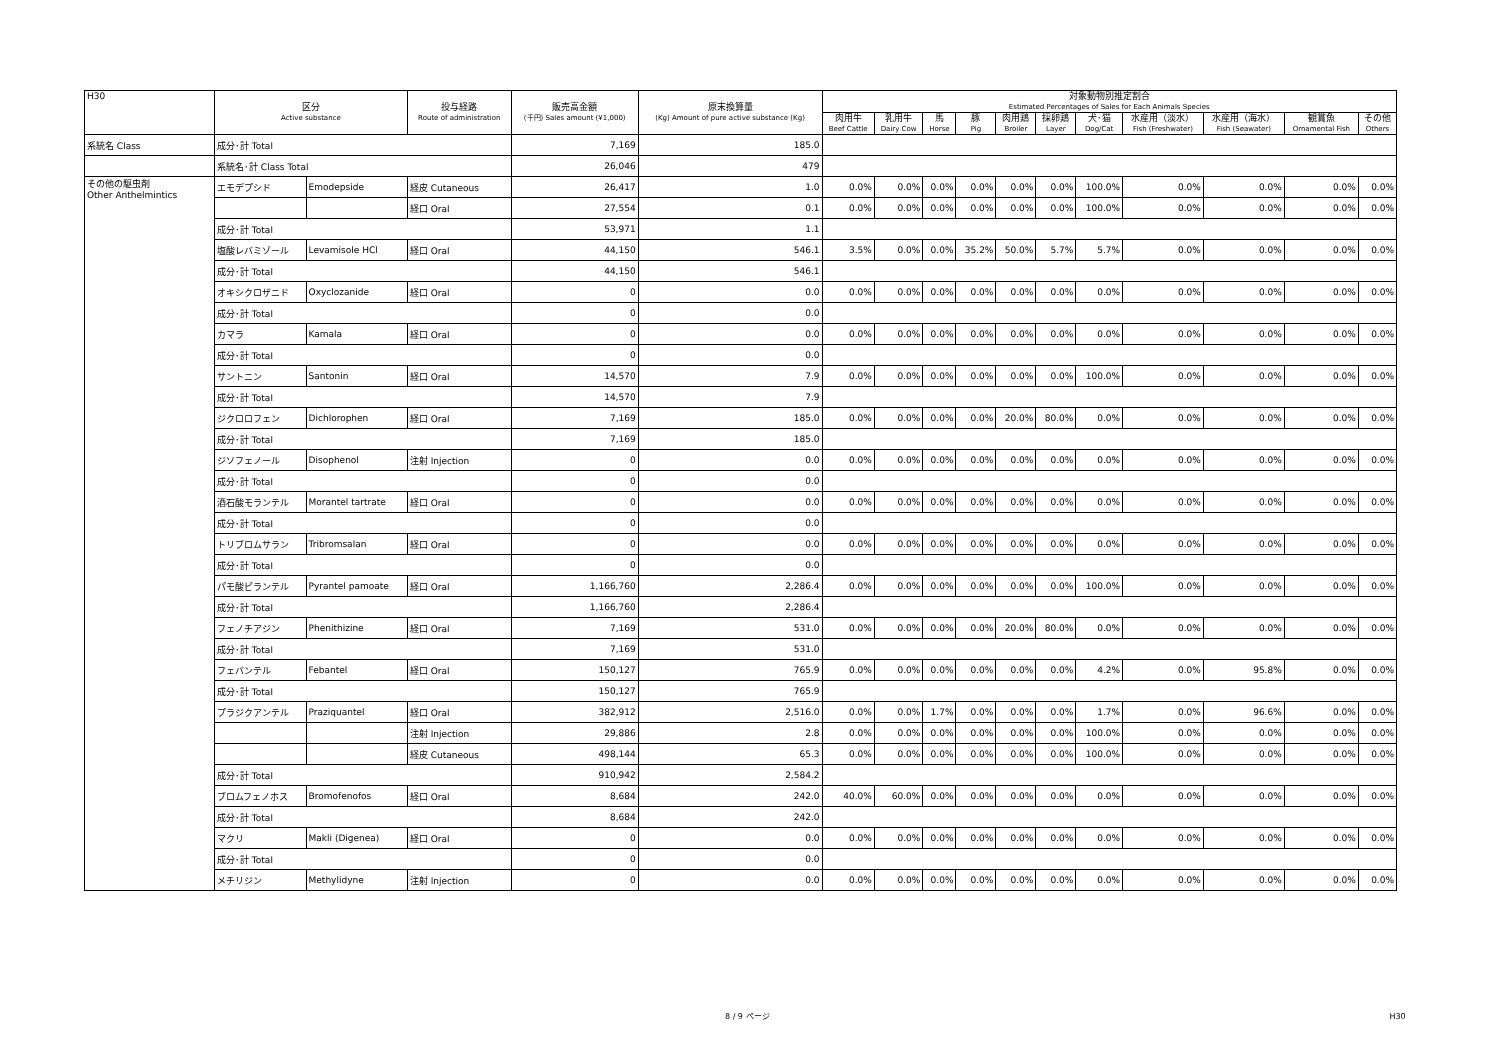| H30 | 区分 Active substance | | 投与経路 Route of administration | 販売高金額 (千円) Sales amount (¥1,000) | 原末換算量 (Kg) Amount of pure active substance (Kg) | 対象動物別推定割合 Estimated Percentages of Sales for Each Animals Species | | | | | | | | | | |
| --- | --- | --- | --- | --- | --- | --- | --- | --- | --- | --- | --- | --- | --- | --- | --- | --- |
| | | | | | | 肉用牛 Beef Cattle | 乳用牛 Dairy Cow | 馬 Horse | 豚 Pig | 肉用鶏 Broiler | 採卵鶏 Layer | 犬･猫 Dog/Cat | 水産用（淡水） Fish (Freshwater) | 水産用（海水） Fish (Seawater) | 観賞魚 Ornamental Fish | その他 Others |
| 系統名 Class | 成分･計 Total | | | 7,169 | 185.0 | | | | | | | | | | | |
| | 系統名･計 Class Total | | | 26,046 | 479 | | | | | | | | | | | |
| その他の駆虫剤 Other Anthelmintics | エモデプシド | Emodepside | 経皮 Cutaneous | 26,417 | 1.0 | 0.0% | 0.0% | 0.0% | 0.0% | 0.0% | 0.0% | 100.0% | 0.0% | 0.0% | 0.0% | 0.0% |
| | | | 経口 Oral | 27,554 | 0.1 | 0.0% | 0.0% | 0.0% | 0.0% | 0.0% | 0.0% | 100.0% | 0.0% | 0.0% | 0.0% | 0.0% |
| | 成分･計 Total | | | 53,971 | 1.1 | | | | | | | | | | | |
| | 塩酸レバミゾール | Levamisole HCl | 経口 Oral | 44,150 | 546.1 | 3.5% | 0.0% | 0.0% | 35.2% | 50.0% | 5.7% | 5.7% | 0.0% | 0.0% | 0.0% | 0.0% |
| | 成分･計 Total | | | 44,150 | 546.1 | | | | | | | | | | | |
| | オキシクロザニド | Oxyclozanide | 経口 Oral | 0 | 0.0 | 0.0% | 0.0% | 0.0% | 0.0% | 0.0% | 0.0% | 0.0% | 0.0% | 0.0% | 0.0% | 0.0% |
| | 成分･計 Total | | | 0 | 0.0 | | | | | | | | | | | |
| | カマラ | Kamala | 経口 Oral | 0 | 0.0 | 0.0% | 0.0% | 0.0% | 0.0% | 0.0% | 0.0% | 0.0% | 0.0% | 0.0% | 0.0% | 0.0% |
| | 成分･計 Total | | | 0 | 0.0 | | | | | | | | | | | |
| | サントニン | Santonin | 経口 Oral | 14,570 | 7.9 | 0.0% | 0.0% | 0.0% | 0.0% | 0.0% | 0.0% | 100.0% | 0.0% | 0.0% | 0.0% | 0.0% |
| | 成分･計 Total | | | 14,570 | 7.9 | | | | | | | | | | | |
| | ジクロロフェン | Dichlorophen | 経口 Oral | 7,169 | 185.0 | 0.0% | 0.0% | 0.0% | 0.0% | 20.0% | 80.0% | 0.0% | 0.0% | 0.0% | 0.0% | 0.0% |
| | 成分･計 Total | | | 7,169 | 185.0 | | | | | | | | | | | |
| | ジソフェノール | Disophenol | 注射 Injection | 0 | 0.0 | 0.0% | 0.0% | 0.0% | 0.0% | 0.0% | 0.0% | 0.0% | 0.0% | 0.0% | 0.0% | 0.0% |
| | 成分･計 Total | | | 0 | 0.0 | | | | | | | | | | | |
| | 酒石酸モランテル | Morantel tartrate | 経口 Oral | 0 | 0.0 | 0.0% | 0.0% | 0.0% | 0.0% | 0.0% | 0.0% | 0.0% | 0.0% | 0.0% | 0.0% | 0.0% |
| | 成分･計 Total | | | 0 | 0.0 | | | | | | | | | | | |
| | トリブロムサラン | Tribromsalan | 経口 Oral | 0 | 0.0 | 0.0% | 0.0% | 0.0% | 0.0% | 0.0% | 0.0% | 0.0% | 0.0% | 0.0% | 0.0% | 0.0% |
| | 成分･計 Total | | | 0 | 0.0 | | | | | | | | | | | |
| | パモ酸ピランテル | Pyrantel pamoate | 経口 Oral | 1,166,760 | 2,286.4 | 0.0% | 0.0% | 0.0% | 0.0% | 0.0% | 0.0% | 100.0% | 0.0% | 0.0% | 0.0% | 0.0% |
| | 成分･計 Total | | | 1,166,760 | 2,286.4 | | | | | | | | | | | |
| | フェノチアジン | Phenithizine | 経口 Oral | 7,169 | 531.0 | 0.0% | 0.0% | 0.0% | 0.0% | 20.0% | 80.0% | 0.0% | 0.0% | 0.0% | 0.0% | 0.0% |
| | 成分･計 Total | | | 7,169 | 531.0 | | | | | | | | | | | |
| | フェバンテル | Febantel | 経口 Oral | 150,127 | 765.9 | 0.0% | 0.0% | 0.0% | 0.0% | 0.0% | 0.0% | 4.2% | 0.0% | 95.8% | 0.0% | 0.0% |
| | 成分･計 Total | | | 150,127 | 765.9 | | | | | | | | | | | |
| | プラジクアンテル | Praziquantel | 経口 Oral | 382,912 | 2,516.0 | 0.0% | 0.0% | 1.7% | 0.0% | 0.0% | 0.0% | 1.7% | 0.0% | 96.6% | 0.0% | 0.0% |
| | | | 注射 Injection | 29,886 | 2.8 | 0.0% | 0.0% | 0.0% | 0.0% | 0.0% | 0.0% | 100.0% | 0.0% | 0.0% | 0.0% | 0.0% |
| | | | 経皮 Cutaneous | 498,144 | 65.3 | 0.0% | 0.0% | 0.0% | 0.0% | 0.0% | 0.0% | 100.0% | 0.0% | 0.0% | 0.0% | 0.0% |
| | 成分･計 Total | | | 910,942 | 2,584.2 | | | | | | | | | | | |
| | ブロムフェノホス | Bromofenofos | 経口 Oral | 8,684 | 242.0 | 40.0% | 60.0% | 0.0% | 0.0% | 0.0% | 0.0% | 0.0% | 0.0% | 0.0% | 0.0% | 0.0% |
| | 成分･計 Total | | | 8,684 | 242.0 | | | | | | | | | | | |
| | マクリ | Makli (Digenea) | 経口 Oral | 0 | 0.0 | 0.0% | 0.0% | 0.0% | 0.0% | 0.0% | 0.0% | 0.0% | 0.0% | 0.0% | 0.0% | 0.0% |
| | 成分･計 Total | | | 0 | 0.0 | | | | | | | | | | | |
| | メチリジン | Methylidyne | 注射 Injection | 0 | 0.0 | 0.0% | 0.0% | 0.0% | 0.0% | 0.0% | 0.0% | 0.0% | 0.0% | 0.0% | 0.0% | 0.0% |
8 / 9 ページ H30